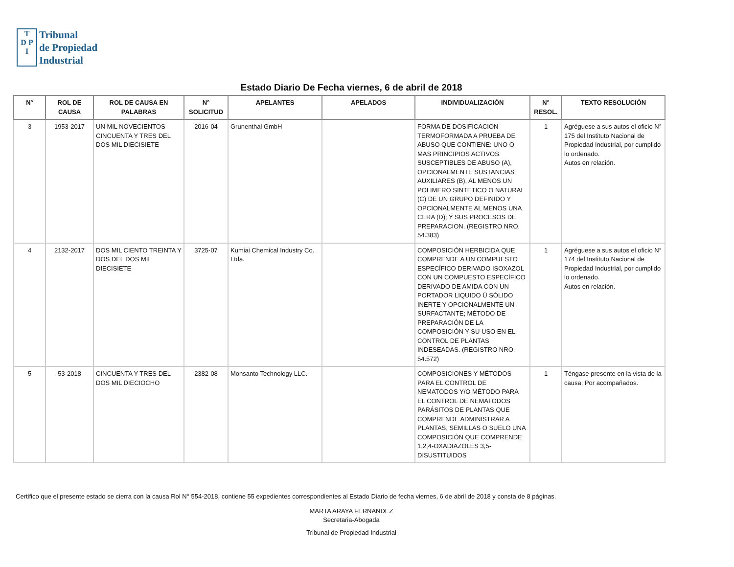T
D P
I
Tribunal
de Propiedad
Industrial
Estado Diario De Fecha viernes, 6 de abril de 2018
| N° | ROL DE CAUSA | ROL DE CAUSA EN PALABRAS | N° SOLICITUD | APELANTES | APELADOS | INDIVIDUALIZACIÓN | N° RESOL. | TEXTO RESOLUCIÓN |
| --- | --- | --- | --- | --- | --- | --- | --- | --- |
| 3 | 1953-2017 | UN MIL NOVECIENTOS CINCUENTA Y TRES DEL DOS MIL DIECISIETE | 2016-04 | Grunenthal GmbH | | FORMA DE DOSIFICACION TERMOFORMADA A PRUEBA DE ABUSO QUE CONTIENE: UNO O MAS PRINCIPIOS ACTIVOS SUSCEPTIBLES DE ABUSO (A), OPCIONALMENTE SUSTANCIAS AUXILIARES (B), AL MENOS UN POLIMERO SINTETICO O NATURAL (C) DE UN GRUPO DEFINIDO Y OPCIONALMENTE AL MENOS UNA CERA (D); Y SUS PROCESOS DE PREPARACION. (REGISTRO NRO. 54.383) | 1 | Agréguese a sus autos el oficio N° 175 del Instituto Nacional de Propiedad Industrial, por cumplido lo ordenado. Autos en relación. |
| 4 | 2132-2017 | DOS MIL CIENTO TREINTA Y DOS DEL DOS MIL DIECISIETE | 3725-07 | Kumiai Chemical Industry Co. Ltda. | | COMPOSICIÓN HERBICIDA QUE COMPRENDE A UN COMPUESTO ESPECÍFICO DERIVADO ISOXAZOL CON UN COMPUESTO ESPECÍFICO DERIVADO DE AMIDA CON UN PORTADOR LIQUIDO Ú SÓLIDO INERTE Y OPCIONALMENTE UN SURFACTANTE; MÉTODO DE PREPARACIÓN DE LA COMPOSICIÓN Y SU USO EN EL CONTROL DE PLANTAS INDESEADAS. (REGISTRO NRO. 54.572) | 1 | Agréguese a sus autos el oficio N° 174 del Instituto Nacional de Propiedad Industrial, por cumplido lo ordenado. Autos en relación. |
| 5 | 53-2018 | CINCUENTA Y TRES DEL DOS MIL DIECIOCHO | 2382-08 | Monsanto Technology LLC. | | COMPOSICIONES Y MÉTODOS PARA EL CONTROL DE NEMATODOS Y/O MÉTODO PARA EL CONTROL DE NEMATODOS PARÁSITOS DE PLANTAS QUE COMPRENDE ADMINISTRAR A PLANTAS, SEMILLAS O SUELO UNA COMPOSICIÓN QUE COMPRENDE 1,2,4-OXADIAZOLES 3,5-DISUSTITUIDOS | 1 | Téngase presente en la vista de la causa; Por acompañados. |
Certifico que el presente estado se cierra con la causa Rol N° 554-2018, contiene 55 expedientes correspondientes al Estado Diario de fecha viernes, 6 de abril de 2018 y consta de 8 páginas.
MARTA ARAYA FERNANDEZ
Secretaria-Abogada
Tribunal de Propiedad Industrial